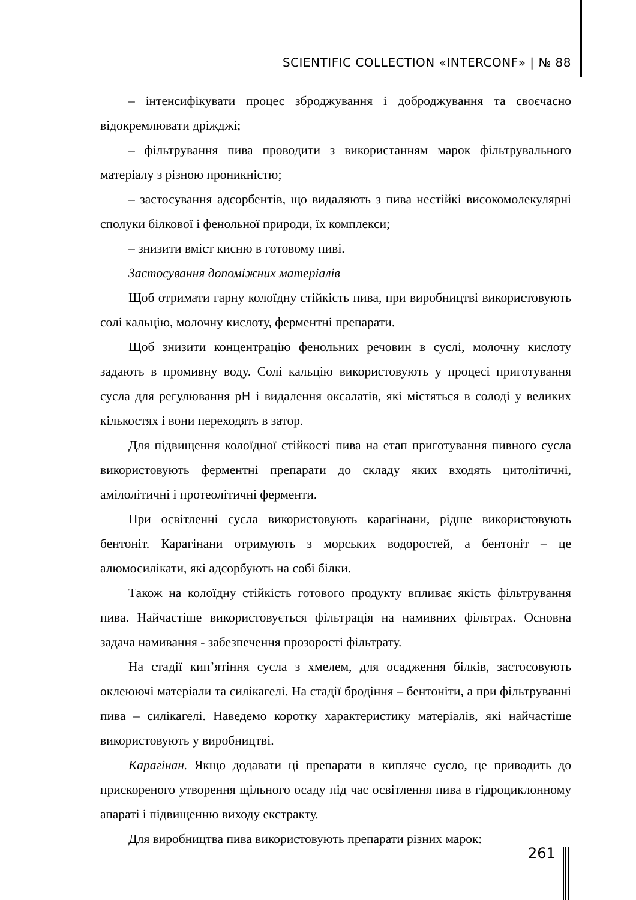SCIENTIFIC COLLECTION «INTERCONF» | № 88
– інтенсифікувати процес зброджування і доброджування та своєчасно відокремлювати дріжджі;
– фільтрування пива проводити з використанням марок фільтрувального матеріалу з різною проникністю;
– застосування адсорбентів, що видаляють з пива нестійкі високомолекулярні сполуки білкової і фенольної природи, їх комплекси;
– знизити вміст кисню в готовому пиві.
Застосування допоміжних матеріалів
Щоб отримати гарну колоїдну стійкість пива, при виробництві використовують солі кальцію, молочну кислоту, ферментні препарати.
Щоб знизити концентрацію фенольних речовин в суслі, молочну кислоту задають в промивну воду. Солі кальцію використовують у процесі приготування сусла для регулювання pH і видалення оксалатів, які містяться в солоді у великих кількостях і вони переходять в затор.
Для підвищення колоїдної стійкості пива на етап приготування пивного сусла використовують ферментні препарати до складу яких входять цитолітичні, амілолітичні і протеолітичні ферменти.
При освітленні сусла використовують карагінани, рідше використовують бентоніт. Карагінани отримують з морських водоростей, а бентоніт – це алюмосилікати, які адсорбують на собі білки.
Також на колоїдну стійкість готового продукту впливає якість фільтрування пива. Найчастіше використовується фільтрація на намивних фільтрах. Основна задача намивання - забезпечення прозорості фільтрату.
На стадії кип’ятіння сусла з хмелем, для осадження білків, застосовують оклеюючі матеріали та силікагелі. На стадії бродіння – бентоніти, а при фільтруванні пива – силікагелі. Наведемо коротку характеристику матеріалів, які найчастіше використовують у виробництві.
Карагінан. Якщо додавати ці препарати в кипляче сусло, це приводить до прискореного утворення щільного осаду під час освітлення пива в гідроциклонному апараті і підвищенню виходу екстракту.
Для виробництва пива використовують препарати різних марок:
261